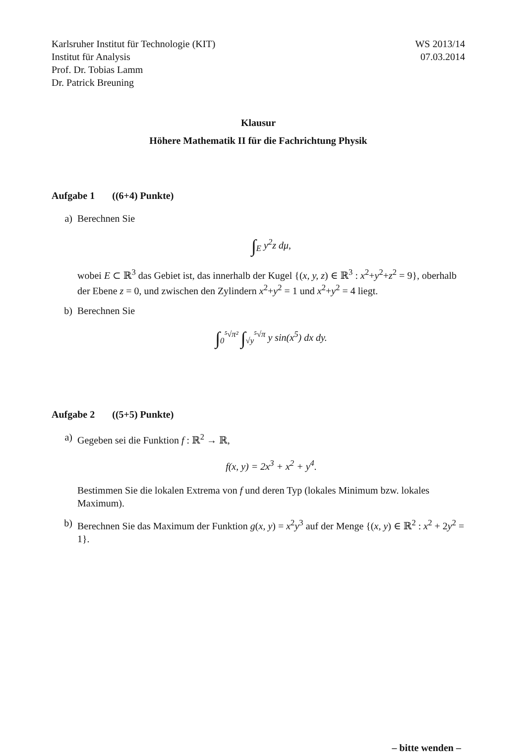Karlsruher Institut für Technologie (KIT)
Institut für Analysis
Prof. Dr. Tobias Lamm
Dr. Patrick Breuning
WS 2013/14
07.03.2014
Klausur
Höhere Mathematik II für die Fachrichtung Physik
Aufgabe 1 ((6+4) Punkte)
a) Berechnen Sie
∫<sub>E</sub> y<sup>2</sup>z dμ,
wobei E ⊂ ℝ<sup>3</sup> das Gebiet ist, das innerhalb der Kugel {(x, y, z) ∈ ℝ<sup>3</sup> : x<sup>2</sup>+y<sup>2</sup>+z<sup>2</sup> = 9}, oberhalb der Ebene z = 0, und zwischen den Zylindern x<sup>2</sup>+y<sup>2</sup> = 1 und x<sup>2</sup>+y<sup>2</sup> = 4 liegt.
b) Berechnen Sie
∫<sub>0</sub><sup>⁵√π²</sup> ∫<sub>√y</sub><sup>⁵√π</sup> y sin(x<sup>5</sup>) dx dy.
Aufgabe 2 ((5+5) Punkte)
a) Gegeben sei die Funktion f : ℝ<sup>2</sup> → ℝ,
f(x, y) = 2x<sup>3</sup> + x<sup>2</sup> + y<sup>4</sup>.
Bestimmen Sie die lokalen Extrema von f und deren Typ (lokales Minimum bzw. lokales Maximum).
b) Berechnen Sie das Maximum der Funktion g(x, y) = x<sup>2</sup>y<sup>3</sup> auf der Menge {(x, y) ∈ ℝ<sup>2</sup> : x<sup>2</sup> + 2y<sup>2</sup> = 1}.
– bitte wenden –